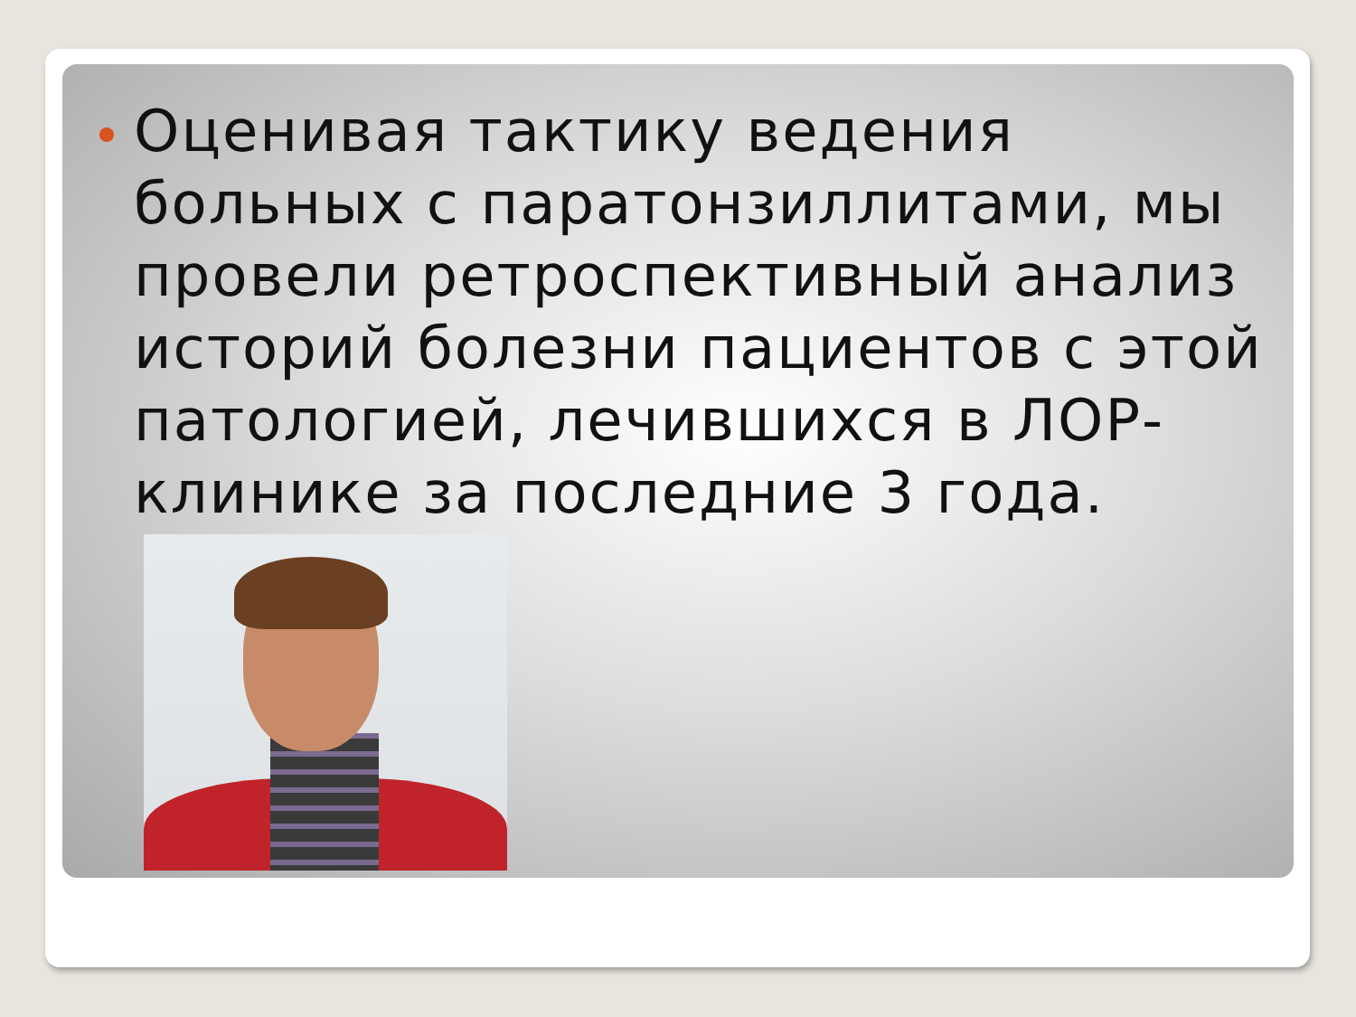Оценивая тактику ведения больных с паратонзиллитами, мы провели ретроспективный анализ историй болезни пациентов с этой патологией, лечившихся в ЛОР-клинике за последние 3 года.